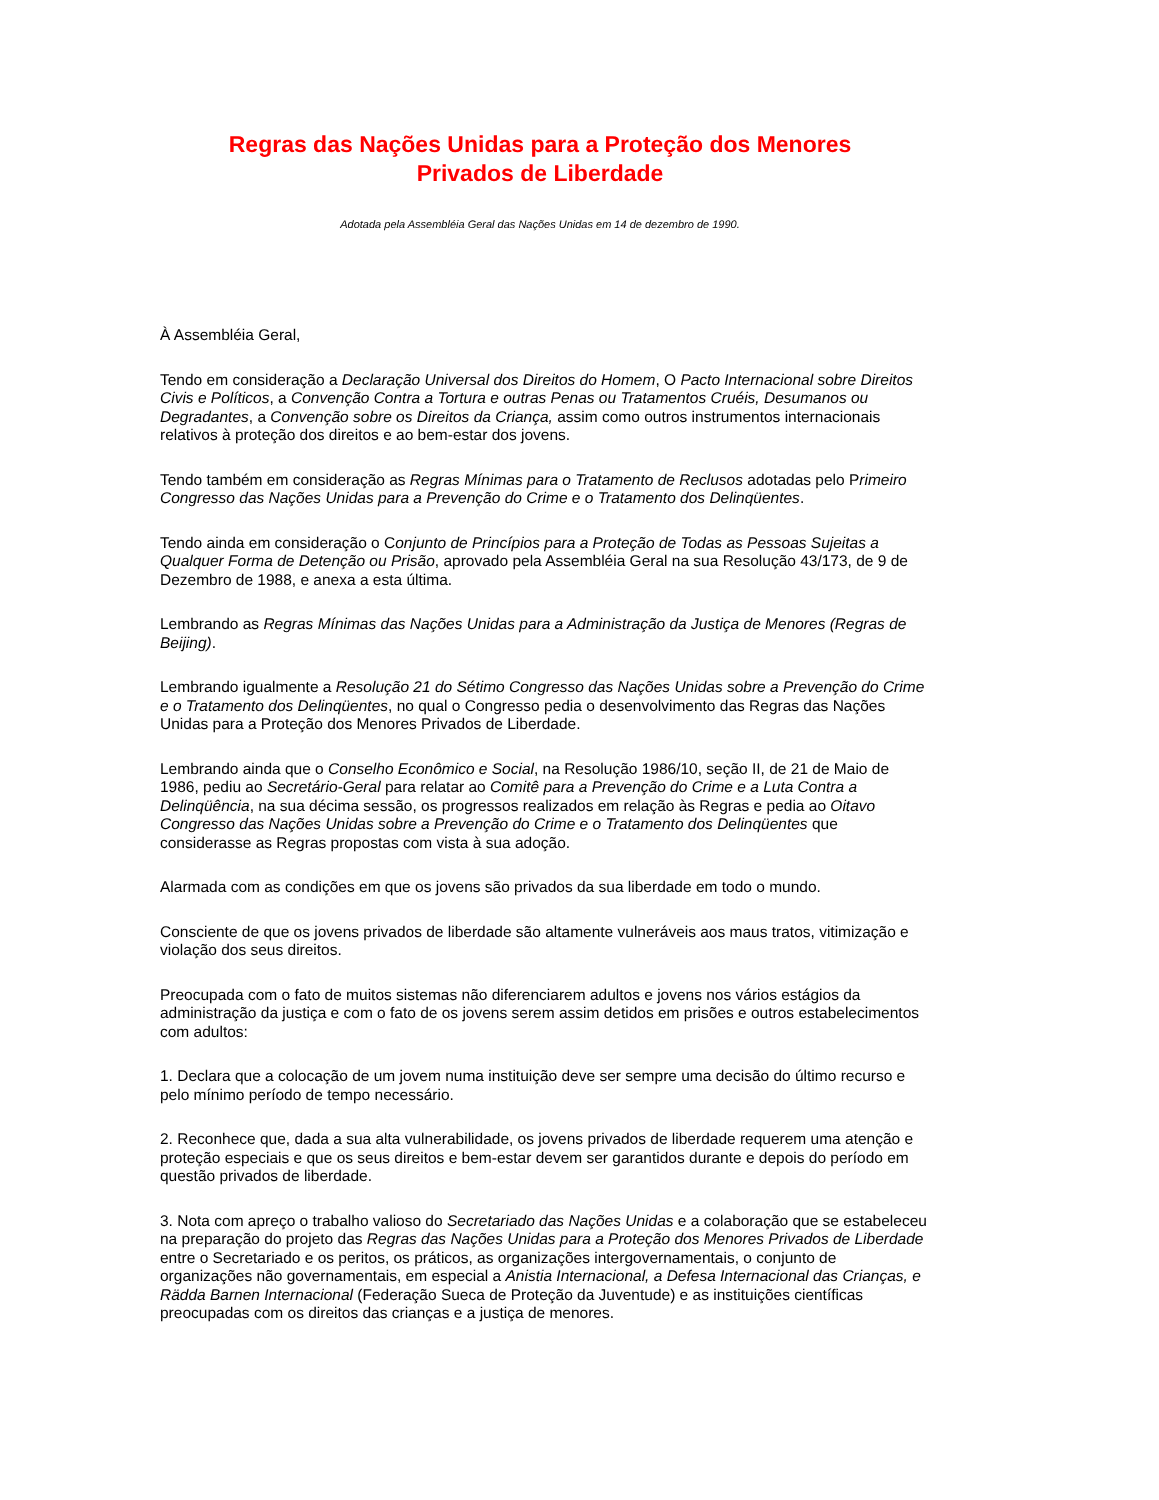Regras das Nações Unidas para a Proteção dos Menores
Privados de Liberdade
Adotada pela Assembléia Geral das Nações Unidas em 14 de dezembro de 1990.
À Assembléia Geral,
Tendo em consideração a Declaração Universal dos Direitos do Homem, O Pacto Internacional sobre Direitos Civis e Políticos, a Convenção Contra a Tortura e outras Penas ou Tratamentos Cruéis, Desumanos ou Degradantes, a Convenção sobre os Direitos da Criança, assim como outros instrumentos internacionais relativos à proteção dos direitos e ao bem-estar dos jovens.
Tendo também em consideração as Regras Mínimas para o Tratamento de Reclusos adotadas pelo Primeiro Congresso das Nações Unidas para a Prevenção do Crime e o Tratamento dos Delinqüentes.
Tendo ainda em consideração o Conjunto de Princípios para a Proteção de Todas as Pessoas Sujeitas a Qualquer Forma de Detenção ou Prisão, aprovado pela Assembléia Geral na sua Resolução 43/173, de 9 de Dezembro de 1988, e anexa a esta última.
Lembrando as Regras Mínimas das Nações Unidas para a Administração da Justiça de Menores (Regras de Beijing).
Lembrando igualmente a Resolução 21 do Sétimo Congresso das Nações Unidas sobre a Prevenção do Crime e o Tratamento dos Delinqüentes, no qual o Congresso pedia o desenvolvimento das Regras das Nações Unidas para a Proteção dos Menores Privados de Liberdade.
Lembrando ainda que o Conselho Econômico e Social, na Resolução 1986/10, seção II, de 21 de Maio de 1986, pediu ao Secretário-Geral para relatar ao Comitê para a Prevenção do Crime e a Luta Contra a Delinqüência, na sua décima sessão, os progressos realizados em relação às Regras e pedia ao Oitavo Congresso das Nações Unidas sobre a Prevenção do Crime e o Tratamento dos Delinqüentes que considerasse as Regras propostas com vista à sua adoção.
Alarmada com as condições em que os jovens são privados da sua liberdade em todo o mundo.
Consciente de que os jovens privados de liberdade são altamente vulneráveis aos maus tratos, vitimização e violação dos seus direitos.
Preocupada com o fato de muitos sistemas não diferenciarem adultos e jovens nos vários estágios da administração da justiça e com o fato de os jovens serem assim detidos em prisões e outros estabelecimentos com adultos:
1. Declara que a colocação de um jovem numa instituição deve ser sempre uma decisão do último recurso e pelo mínimo período de tempo necessário.
2. Reconhece que, dada a sua alta vulnerabilidade, os jovens privados de liberdade requerem uma atenção e proteção especiais e que os seus direitos e bem-estar devem ser garantidos durante e depois do período em questão privados de liberdade.
3. Nota com apreço o trabalho valioso do Secretariado das Nações Unidas e a colaboração que se estabeleceu na preparação do projeto das Regras das Nações Unidas para a Proteção dos Menores Privados de Liberdade entre o Secretariado e os peritos, os práticos, as organizações intergovernamentais, o conjunto de organizações não governamentais, em especial a Anistia Internacional, a Defesa Internacional das Crianças, e Rädda Barnen Internacional (Federação Sueca de Proteção da Juventude) e as instituições científicas preocupadas com os direitos das crianças e a justiça de menores.